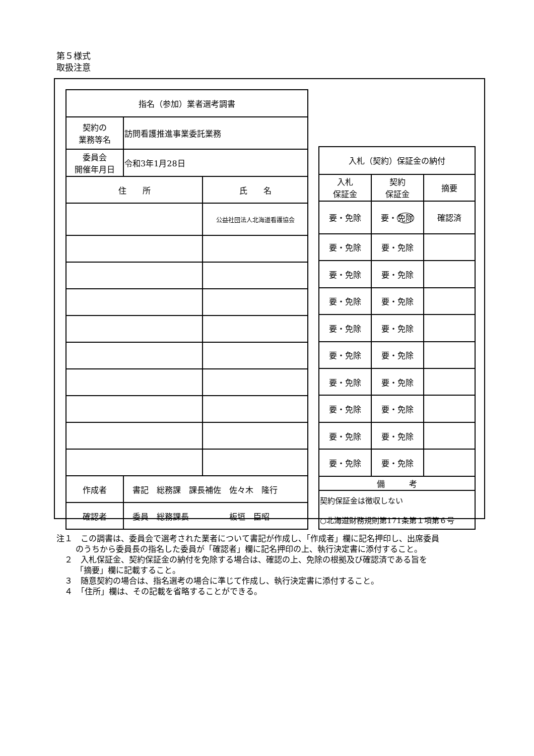第５様式
取扱注意
| 指名（参加）業者選考調書 | | |
| 契約の 業務等名 | 訪問看護推進事業委託業務 | |
| 委員会 開催年月日 | 令和3年1月28日 | |
| 住 所 | | 氏 名 |
| | | 公益社団法人北海道看護協会 |
| 作成者 | 書記 総務課 課長補佐 佐々木 隆行 | |
| 確認者 | 委員 総務課長 板垣 臣昭 | |
| 入札（契約）保証金の納付 | | |
| 入札 保証金 | 契約 保証金 | 摘要 |
| 要・免除 | 要・ 免除 | 確認済 |
| 要・免除 | 要・免除 | |
| 要・免除 | 要・免除 | |
| 要・免除 | 要・免除 | |
| 要・免除 | 要・免除 | |
| 要・免除 | 要・免除 | |
| 要・免除 | 要・免除 | |
| 要・免除 | 要・免除 | |
| 要・免除 | 要・免除 | |
| 要・免除 | 要・免除 | |
| 備 考 | | |
| 契約保証金は徴収しない ○北海道財務規則第171条第１項第６号 | | |
注１　この調書は、委員会で選考された業者について書記が作成し、「作成者」欄に記名押印し、出席委員のうちから委員長の指名した委員が「確認者」欄に記名押印の上、執行決定書に添付すること。
　２　入札保証金、契約保証金の納付を免除する場合は、確認の上、免除の根拠及び確認済である旨を「摘要」欄に記載すること。
　３　随意契約の場合は、指名選考の場合に準じて作成し、執行決定書に添付すること。
　４　「住所」欄は、その記載を省略することができる。